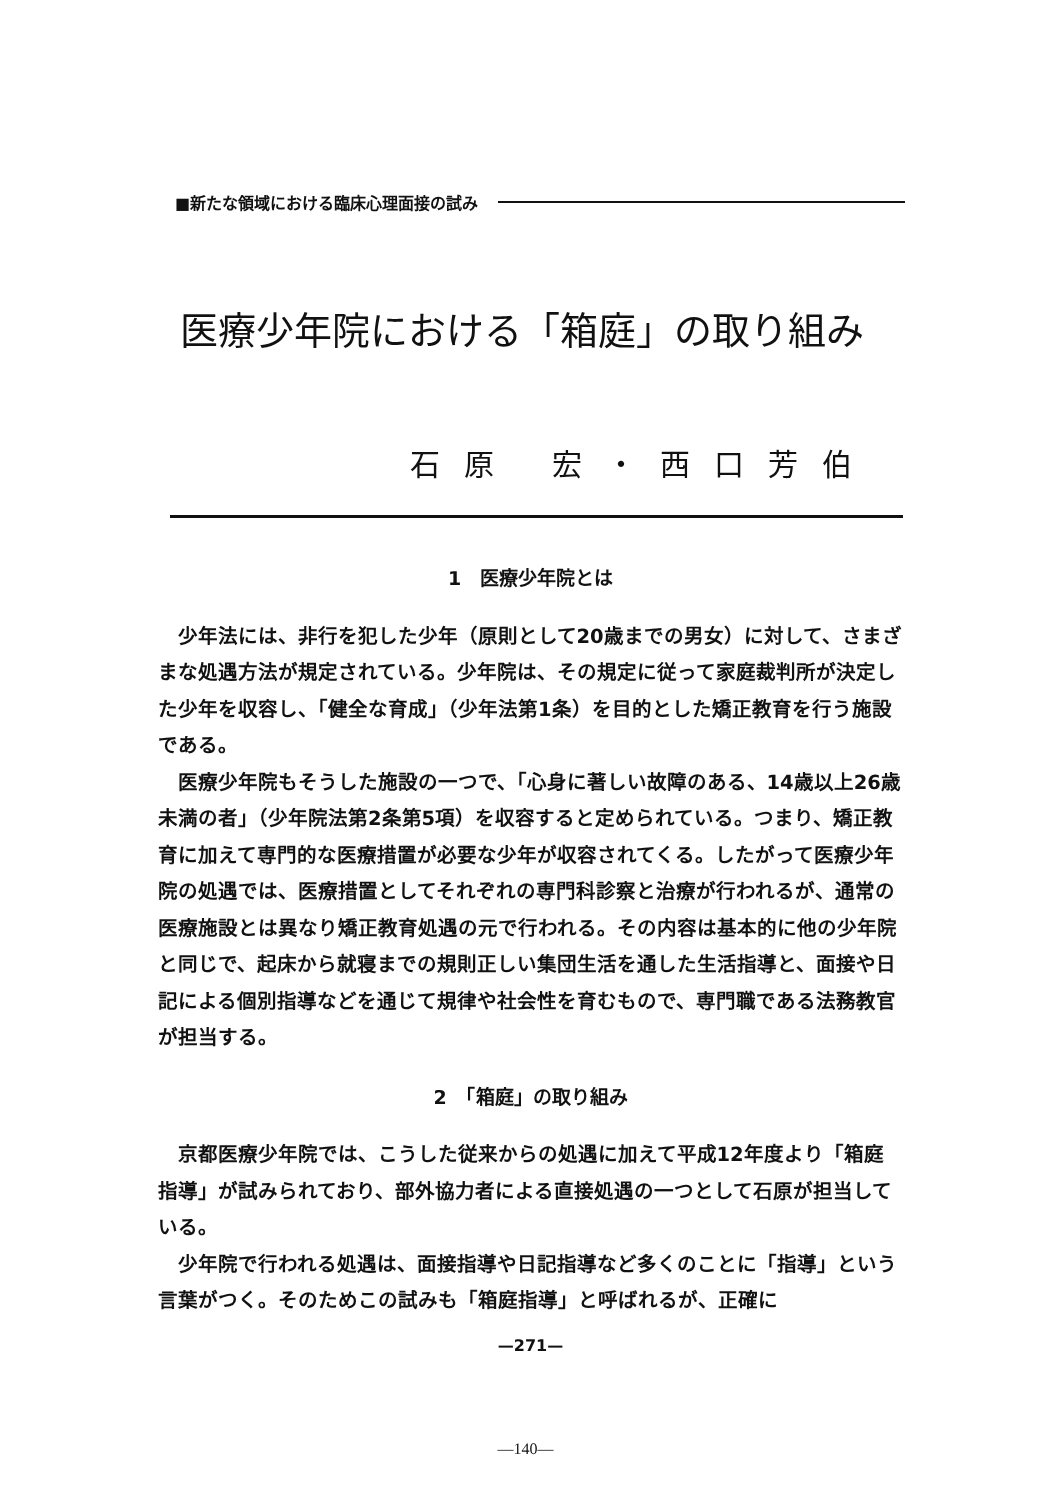■新たな領域における臨床心理面接の試み
医療少年院における「箱庭」の取り組み
石原 宏・西口芳伯
1　医療少年院とは
少年法には、非行を犯した少年（原則として20歳までの男女）に対して、さまざまな処遇方法が規定されている。少年院は、その規定に従って家庭裁判所が決定した少年を収容し、「健全な育成」（少年法第1条）を目的とした矯正教育を行う施設である。
医療少年院もそうした施設の一つで、「心身に著しい故障のある、14歳以上26歳未満の者」（少年院法第2条第5項）を収容すると定められている。つまり、矯正教育に加えて専門的な医療措置が必要な少年が収容されてくる。したがって医療少年院の処遇では、医療措置としてそれぞれの専門科診察と治療が行われるが、通常の医療施設とは異なり矯正教育処遇の元で行われる。その内容は基本的に他の少年院と同じで、起床から就寝までの規則正しい集団生活を通した生活指導と、面接や日記による個別指導などを通じて規律や社会性を育むもので、専門職である法務教官が担当する。
2　「箱庭」の取り組み
京都医療少年院では、こうした従来からの処遇に加えて平成12年度より「箱庭指導」が試みられており、部外協力者による直接処遇の一つとして石原が担当している。
少年院で行われる処遇は、面接指導や日記指導など多くのことに「指導」という言葉がつく。そのためこの試みも「箱庭指導」と呼ばれるが、正確に
—271—
—140—